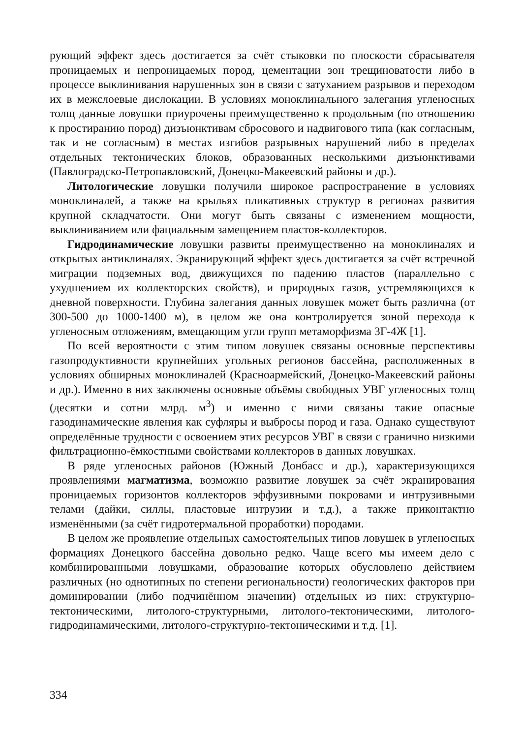рующий эффект здесь достигается за счёт стыковки по плоскости сбрасывателя проницаемых и непроницаемых пород, цементации зон трещиноватости либо в процессе выклинивания нарушенных зон в связи с затуханием разрывов и переходом их в межслоевые дислокации. В условиях моноклинального залегания угленосных толщ данные ловушки приурочены преимущественно к продольным (по отношению к простиранию пород) дизъюнктивам сбросового и надвигового типа (как согласным, так и не согласным) в местах изгибов разрывных нарушений либо в пределах отдельных тектонических блоков, образованных несколькими дизъюнктивами (Павлоградско-Петропавловский, Донецко-Макеевский районы и др.).
Литологические ловушки получили широкое распространение в условиях моноклиналей, а также на крыльях пликативных структур в регионах развития крупной складчатости. Они могут быть связаны с изменением мощности, выклиниванием или фациальным замещением пластов-коллекторов.
Гидродинамические ловушки развиты преимущественно на моноклиналях и открытых антиклиналях. Экранирующий эффект здесь достигается за счёт встречной миграции подземных вод, движущихся по падению пластов (параллельно с ухудшением их коллекторских свойств), и природных газов, устремляющихся к дневной поверхности. Глубина залегания данных ловушек может быть различна (от 300-500 до 1000-1400 м), в целом же она контролируется зоной перехода к угленосным отложениям, вмещающим угли групп метаморфизма 3Г-4Ж [1].
По всей вероятности с этим типом ловушек связаны основные перспективы газопродуктивности крупнейших угольных регионов бассейна, расположенных в условиях обширных моноклиналей (Красноармейский, Донецко-Макеевский районы и др.). Именно в них заключены основные объёмы свободных УВГ угленосных толщ (десятки и сотни млрд. м<sup>3</sup>) и именно с ними связаны такие опасные газодинамические явления как суфляры и выбросы пород и газа. Однако существуют определённые трудности с освоением этих ресурсов УВГ в связи с гранично низкими фильтрационно-ёмкостными свойствами коллекторов в данных ловушках.
В ряде угленосных районов (Южный Донбасс и др.), характеризующихся проявлениями магматизма, возможно развитие ловушек за счёт экранирования проницаемых горизонтов коллекторов эффузивными покровами и интрузивными телами (дайки, силлы, пластовые интрузии и т.д.), а также приконтактно изменёнными (за счёт гидротермальной проработки) породами.
В целом же проявление отдельных самостоятельных типов ловушек в угленосных формациях Донецкого бассейна довольно редко. Чаще всего мы имеем дело с комбинированными ловушками, образование которых обусловлено действием различных (но однотипных по степени региональности) геологических факторов при доминировании (либо подчинённом значении) отдельных из них: структурно-тектоническими, литолого-структурными, литолого-тектоническими, литолого-гидродинамическими, литолого-структурно-тектоническими и т.д. [1].
334